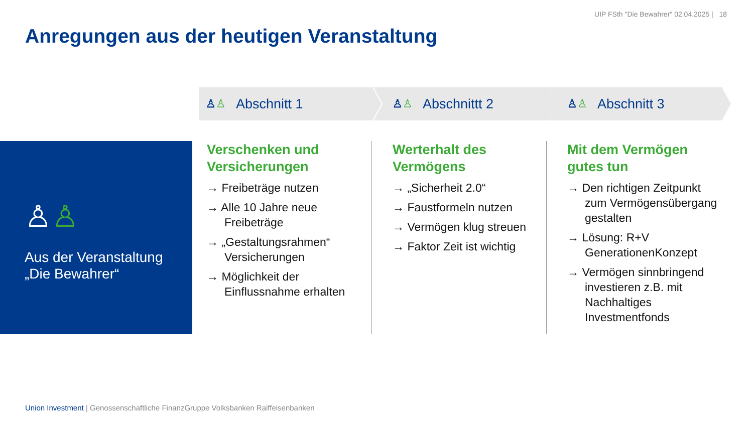UIP FSth "Die Bewahrer" 02.04.2025 | 18
Anregungen aus der heutigen Veranstaltung
♙♙ Abschnitt 1 ♙♙ Abschnittt 2 ♙♙ Abschnitt 3
♙♙
Aus der Veranstaltung
„Die Bewahrer“
Verschenken und Versicherungen
→ Freibeträge nutzen
→ Alle 10 Jahre neue Freibeträge
→ „Gestaltungsrahmen“ Versicherungen
→ Möglichkeit der Einflussnahme erhalten
Werterhalt des Vermögens
→ „Sicherheit 2.0“
→ Faustformeln nutzen
→ Vermögen klug streuen
→ Faktor Zeit ist wichtig
Mit dem Vermögen gutes tun
→ Den richtigen Zeitpunkt zum Vermögensübergang gestalten
→ Lösung: R+V GenerationenKonzept
→ Vermögen sinnbringend investieren z.B. mit Nachhaltiges Investmentfonds
Union Investment | Genossenschaftliche FinanzGruppe Volksbanken Raiffeisenbanken